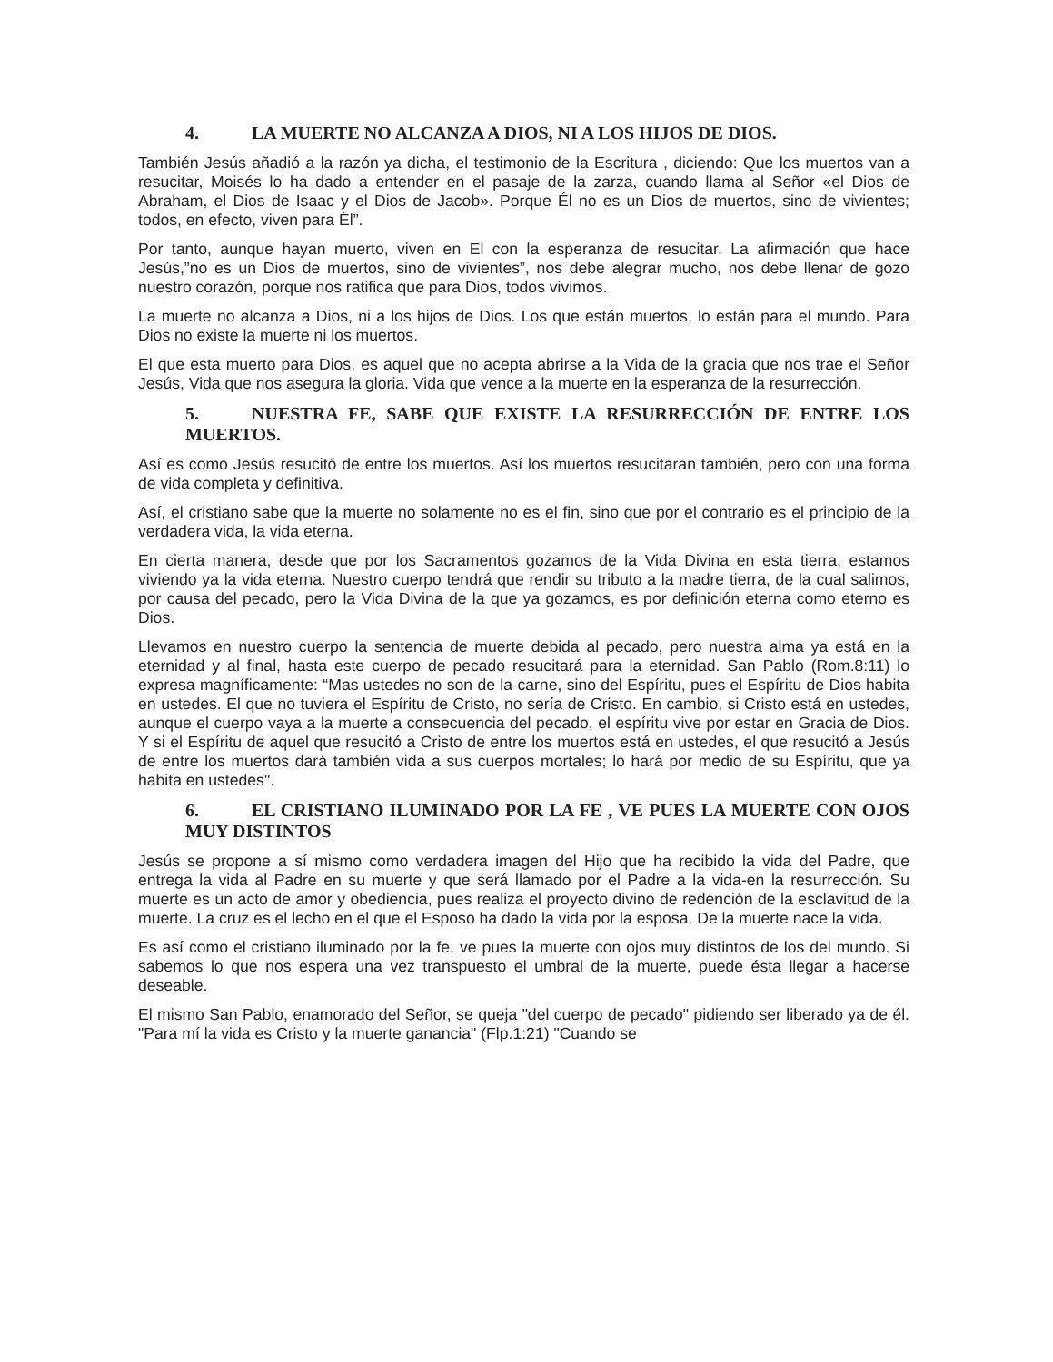4. LA MUERTE NO ALCANZA A DIOS, NI A LOS HIJOS DE DIOS.
También Jesús añadió a la razón ya dicha, el testimonio de la Escritura , diciendo: Que los muertos van a resucitar, Moisés lo ha dado a entender en el pasaje de la zarza, cuando llama al Señor «el Dios de Abraham, el Dios de Isaac y el Dios de Jacob». Porque Él no es un Dios de muertos, sino de vivientes; todos, en efecto, viven para Él”.
Por tanto, aunque hayan muerto, viven en El con la esperanza de resucitar. La afirmación que hace Jesús,”no es un Dios de muertos, sino de vivientes”, nos debe alegrar mucho, nos debe llenar de gozo nuestro corazón, porque nos ratifica que para Dios, todos vivimos.
La muerte no alcanza a Dios, ni a los hijos de Dios. Los que están muertos, lo están para el mundo. Para Dios no existe la muerte ni los muertos.
El que esta muerto para Dios, es aquel que no acepta abrirse a la Vida de la gracia que nos trae el Señor Jesús, Vida que nos asegura la gloria. Vida que vence a la muerte en la esperanza de la resurrección.
5. NUESTRA FE, SABE QUE EXISTE LA RESURRECCIÓN DE ENTRE LOS MUERTOS.
Así es como Jesús resucitó de entre los muertos. Así los muertos resucitaran también, pero con una forma de vida completa y definitiva.
Así, el cristiano sabe que la muerte no solamente no es el fin, sino que por el contrario es el principio de la verdadera vida, la vida eterna.
En cierta manera, desde que por los Sacramentos gozamos de la Vida Divina en esta tierra, estamos viviendo ya la vida eterna. Nuestro cuerpo tendrá que rendir su tributo a la madre tierra, de la cual salimos, por causa del pecado, pero la Vida Divina de la que ya gozamos, es por definición eterna como eterno es Dios.
Llevamos en nuestro cuerpo la sentencia de muerte debida al pecado, pero nuestra alma ya está en la eternidad y al final, hasta este cuerpo de pecado resucitará para la eternidad. San Pablo (Rom.8:11) lo expresa magníficamente: “Mas ustedes no son de la carne, sino del Espíritu, pues el Espíritu de Dios habita en ustedes. El que no tuviera el Espíritu de Cristo, no sería de Cristo. En cambio, si Cristo está en ustedes, aunque el cuerpo vaya a la muerte a consecuencia del pecado, el espíritu vive por estar en Gracia de Dios. Y si el Espíritu de aquel que resucitó a Cristo de entre los muertos está en ustedes, el que resucitó a Jesús de entre los muertos dará también vida a sus cuerpos mortales; lo hará por medio de su Espíritu, que ya habita en ustedes".
6. EL CRISTIANO ILUMINADO POR LA FE , VE PUES LA MUERTE CON OJOS MUY DISTINTOS
Jesús se propone a sí mismo como verdadera imagen del Hijo que ha recibido la vida del Padre, que entrega la vida al Padre en su muerte y que será llamado por el Padre a la vida-en la resurrección. Su muerte es un acto de amor y obediencia, pues realiza el proyecto divino de redención de la esclavitud de la muerte. La cruz es el lecho en el que el Esposo ha dado la vida por la esposa. De la muerte nace la vida.
Es así como el cristiano iluminado por la fe, ve pues la muerte con ojos muy distintos de los del mundo. Si sabemos lo que nos espera una vez transpuesto el umbral de la muerte, puede ésta llegar a hacerse deseable.
El mismo San Pablo, enamorado del Señor, se queja "del cuerpo de pecado" pidiendo ser liberado ya de él. "Para mí la vida es Cristo y la muerte ganancia" (Flp.1:21) "Cuando se